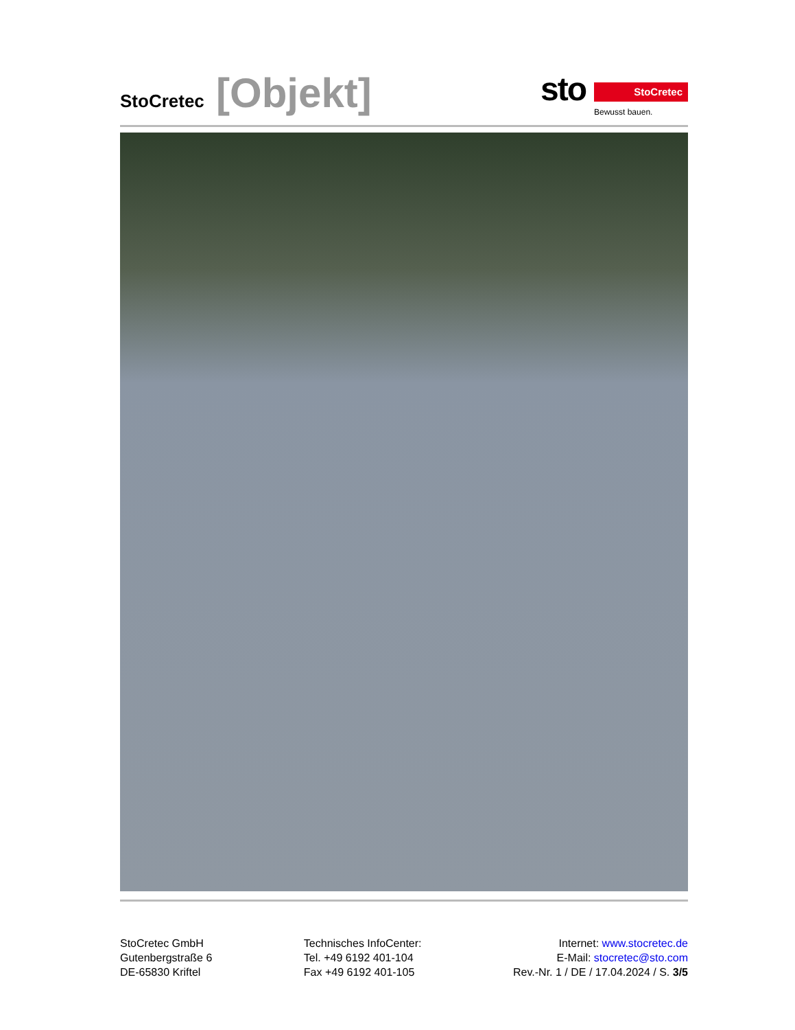StoCretec [Objekt]
sto
StoCretec
Bewusst bauen.
StoCretec GmbH
Gutenbergstraße 6
DE-65830 Kriftel
Technisches InfoCenter:
Tel. +49 6192 401-104
Fax +49 6192 401-105
Internet: www.stocretec.de
E-Mail: stocretec@sto.com
Rev.-Nr. 1 / DE / 17.04.2024 / S. 3/5